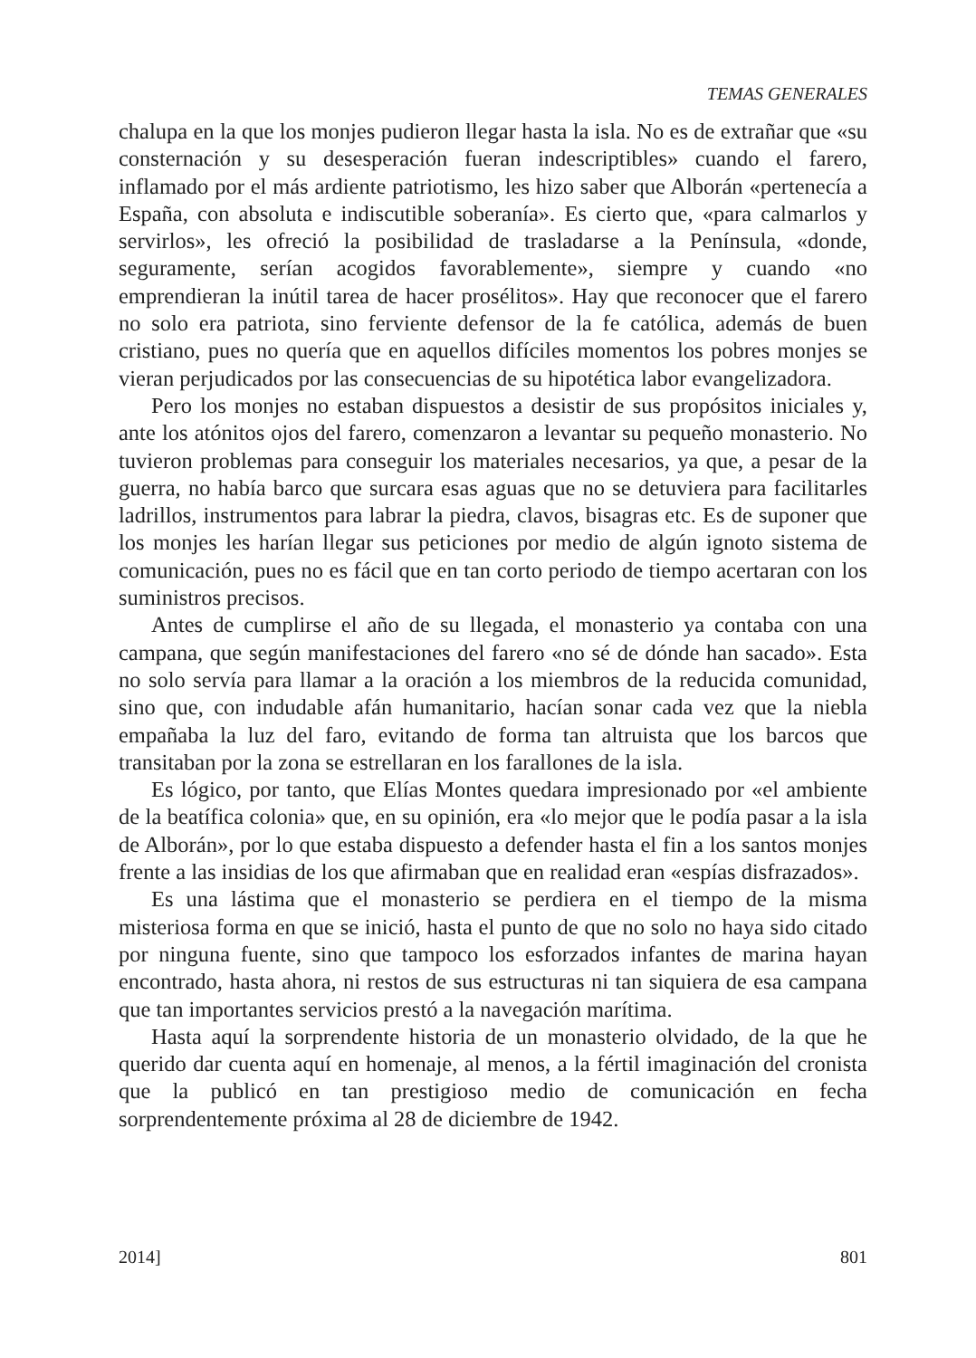TEMAS GENERALES
chalupa en la que los monjes pudieron llegar hasta la isla. No es de extrañar que «su consternación y su desesperación fueran indescriptibles» cuando el farero, inflamado por el más ardiente patriotismo, les hizo saber que Alborán «pertenecía a España, con absoluta e indiscutible soberanía». Es cierto que, «para calmarlos y servirlos», les ofreció la posibilidad de trasladarse a la Península, «donde, seguramente, serían acogidos favorablemente», siempre y cuando «no emprendieran la inútil tarea de hacer prosélitos». Hay que reconocer que el farero no solo era patriota, sino ferviente defensor de la fe católica, además de buen cristiano, pues no quería que en aquellos difíciles momentos los pobres monjes se vieran perjudicados por las consecuencias de su hipotética labor evangelizadora.
Pero los monjes no estaban dispuestos a desistir de sus propósitos iniciales y, ante los atónitos ojos del farero, comenzaron a levantar su pequeño monasterio. No tuvieron problemas para conseguir los materiales necesarios, ya que, a pesar de la guerra, no había barco que surcara esas aguas que no se detuviera para facilitarles ladrillos, instrumentos para labrar la piedra, clavos, bisagras etc. Es de suponer que los monjes les harían llegar sus peticiones por medio de algún ignoto sistema de comunicación, pues no es fácil que en tan corto periodo de tiempo acertaran con los suministros precisos.
Antes de cumplirse el año de su llegada, el monasterio ya contaba con una campana, que según manifestaciones del farero «no sé de dónde han sacado». Esta no solo servía para llamar a la oración a los miembros de la reducida comunidad, sino que, con indudable afán humanitario, hacían sonar cada vez que la niebla empañaba la luz del faro, evitando de forma tan altruista que los barcos que transitaban por la zona se estrellaran en los farallones de la isla.
Es lógico, por tanto, que Elías Montes quedara impresionado por «el ambiente de la beatífica colonia» que, en su opinión, era «lo mejor que le podía pasar a la isla de Alborán», por lo que estaba dispuesto a defender hasta el fin a los santos monjes frente a las insidias de los que afirmaban que en realidad eran «espías disfrazados».
Es una lástima que el monasterio se perdiera en el tiempo de la misma misteriosa forma en que se inició, hasta el punto de que no solo no haya sido citado por ninguna fuente, sino que tampoco los esforzados infantes de marina hayan encontrado, hasta ahora, ni restos de sus estructuras ni tan siquiera de esa campana que tan importantes servicios prestó a la navegación marítima.
Hasta aquí la sorprendente historia de un monasterio olvidado, de la que he querido dar cuenta aquí en homenaje, al menos, a la fértil imaginación del cronista que la publicó en tan prestigioso medio de comunicación en fecha sorprendentemente próxima al 28 de diciembre de 1942.
2014] 801